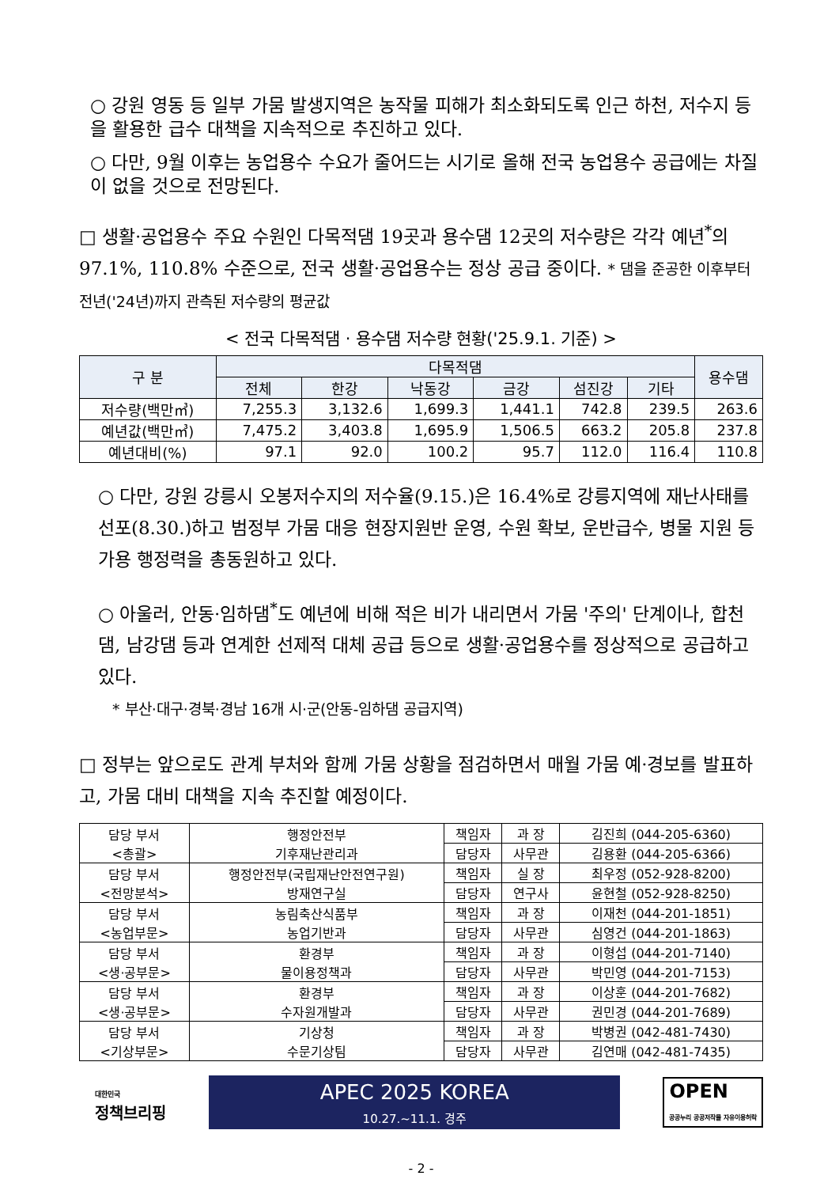○ 강원 영동 등 일부 가뭄 발생지역은 농작물 피해가 최소화되도록 인근 하천, 저수지 등을 활용한 급수 대책을 지속적으로 추진하고 있다.
○ 다만, 9월 이후는 농업용수 수요가 줄어드는 시기로 올해 전국 농업용수 공급에는 차질이 없을 것으로 전망된다.
□ 생활·공업용수 주요 수원인 다목적댐 19곳과 용수댐 12곳의 저수량은 각각 예년<sup>*</sup>의 97.1%, 110.8% 수준으로, 전국 생활·공업용수는 정상 공급 중이다. * 댐을 준공한 이후부터 전년('24년)까지 관측된 저수량의 평균값
< 전국 다목적댐 · 용수댐 저수량 현황('25.9.1. 기준) >
| 구 분 | 다목적댐 | | | | | | 용수댐 |
| --- | --- | --- | --- | --- | --- | --- | --- |
| | 전체 | 한강 | 낙동강 | 금강 | 섬진강 | 기타 | |
| 저수량(백만㎥) | 7,255.3 | 3,132.6 | 1,699.3 | 1,441.1 | 742.8 | 239.5 | 263.6 |
| 예년값(백만㎥) | 7,475.2 | 3,403.8 | 1,695.9 | 1,506.5 | 663.2 | 205.8 | 237.8 |
| 예년대비(%) | 97.1 | 92.0 | 100.2 | 95.7 | 112.0 | 116.4 | 110.8 |
○ 다만, 강원 강릉시 오봉저수지의 저수율(9.15.)은 16.4%로 강릉지역에 재난사태를 선포(8.30.)하고 범정부 가뭄 대응 현장지원반 운영, 수원 확보, 운반급수, 병물 지원 등 가용 행정력을 총동원하고 있다.
○ 아울러, 안동·임하댐<sup>*</sup>도 예년에 비해 적은 비가 내리면서 가뭄 '주의' 단계이나, 합천댐, 남강댐 등과 연계한 선제적 대체 공급 등으로 생활·공업용수를 정상적으로 공급하고 있다.
* 부산·대구·경북·경남 16개 시·군(안동-임하댐 공급지역)
□ 정부는 앞으로도 관계 부처와 함께 가뭄 상황을 점검하면서 매월 가뭄 예·경보를 발표하고, 가뭄 대비 대책을 지속 추진할 예정이다.
| 담당 부서 <총괄> | 행정안전부 기후재난관리과 | 책임자 | 과 장 | 김진희 (044-205-6360) |
| | | 담당자 | 사무관 | 김용환 (044-205-6366) |
| 담당 부서 <전망분석> | 행정안전부(국립재난안전연구원) 방재연구실 | 책임자 | 실 장 | 최우정 (052-928-8200) |
| | | 담당자 | 연구사 | 윤현철 (052-928-8250) |
| 담당 부서 <농업부문> | 농림축산식품부 농업기반과 | 책임자 | 과 장 | 이재천 (044-201-1851) |
| | | 담당자 | 사무관 | 심영건 (044-201-1863) |
| 담당 부서 <생·공부문> | 환경부 물이용정책과 | 책임자 | 과 장 | 이형섭 (044-201-7140) |
| | | 담당자 | 사무관 | 박민영 (044-201-7153) |
| 담당 부서 <생·공부문> | 환경부 수자원개발과 | 책임자 | 과 장 | 이상훈 (044-201-7682) |
| | | 담당자 | 사무관 | 권민경 (044-201-7689) |
| 담당 부서 <기상부문> | 기상청 수문기상팀 | 책임자 | 과 장 | 박병권 (042-481-7430) |
| | | 담당자 | 사무관 | 김연매 (042-481-7435) |
대한민국
정책브리핑
APEC 2025 KOREA
10.27.~11.1. 경주
OPEN
공공누리 공공저작물 자유이용허락
- 2 -